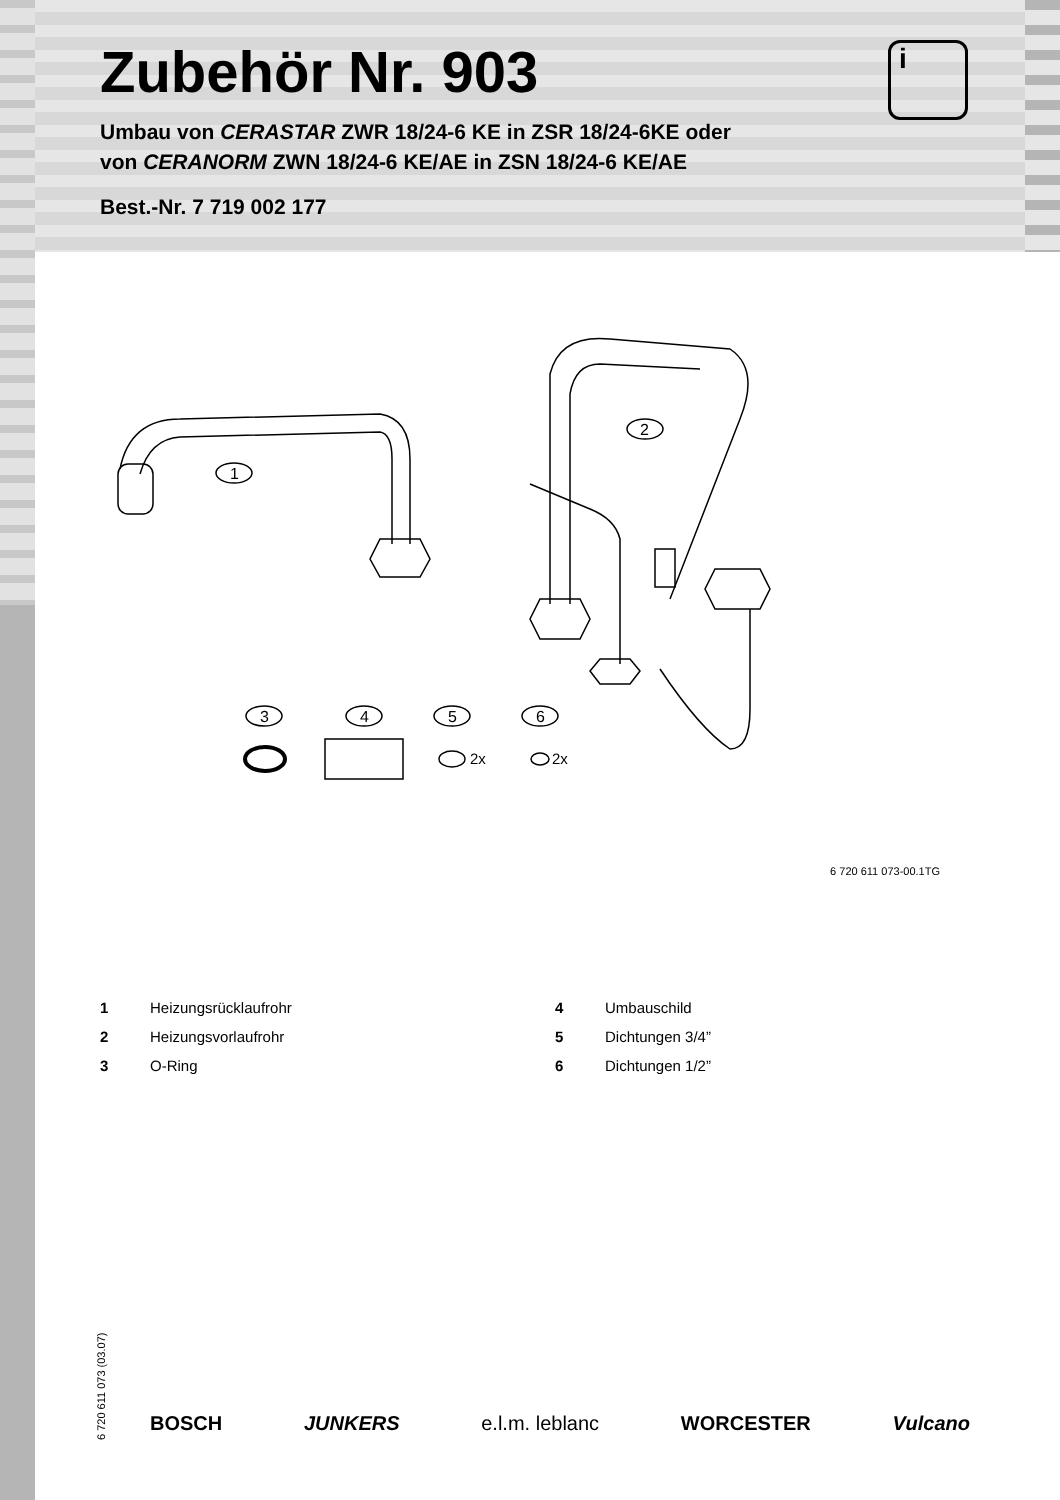i
Zubehör Nr. 903
Umbau von CERASTAR ZWR 18/24-6 KE in ZSR 18/24-6KE oder
von CERANORM ZWN 18/24-6 KE/AE in ZSN 18/24-6 KE/AE
Best.-Nr. 7 719 002 177
1
2
3
4
5
2x
6
2x
6 720 611 073-00.1TG
1 Heizungsrücklaufrohr
4 Umbauschild
2 Heizungsvorlaufrohr
5 Dichtungen 3/4”
3 O-Ring
6 Dichtungen 1/2”
6 720 611 073 (03.07)
BOSCH JUNKERS e.l.m. leblanc WORCESTER Vulcano